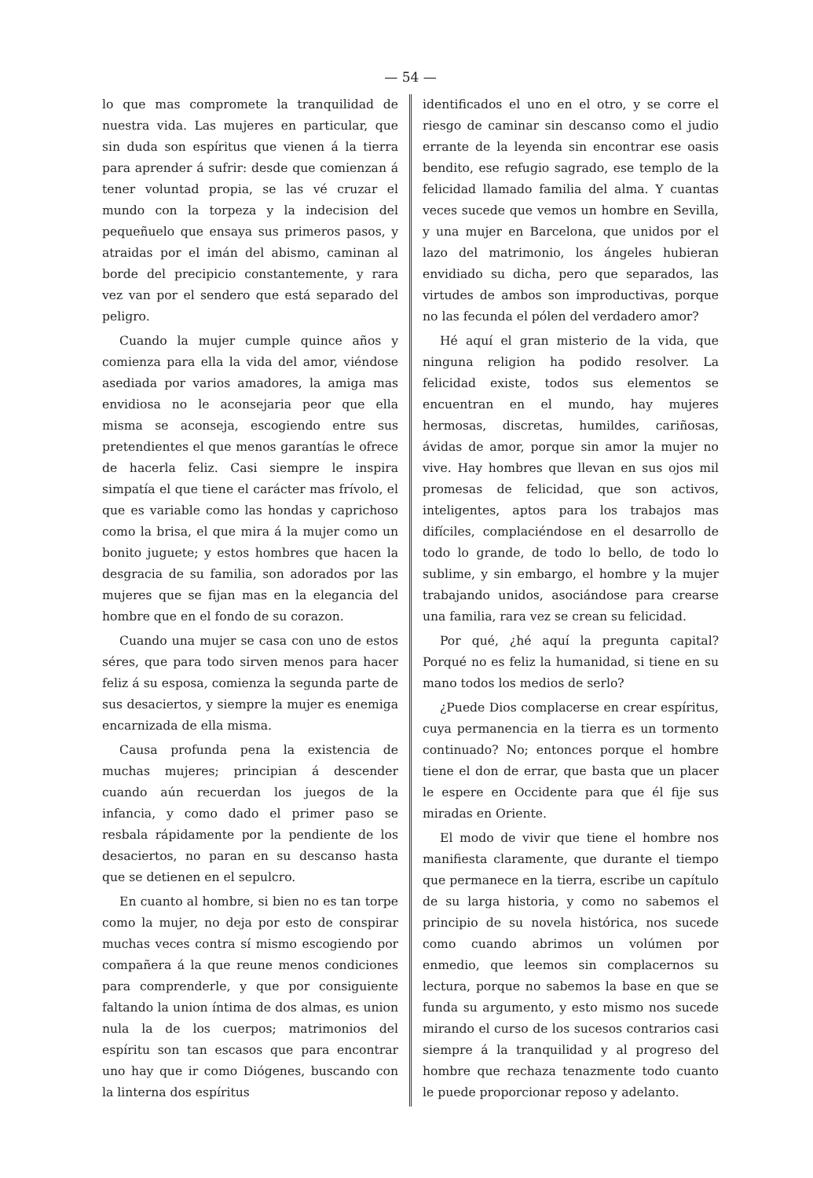— 54 —
lo que mas compromete la tranquilidad de nuestra vida. Las mujeres en particular, que sin duda son espíritus que vienen á la tierra para aprender á sufrir: desde que comienzan á tener voluntad propia, se las vé cruzar el mundo con la torpeza y la indecision del pequeñuelo que ensaya sus primeros pasos, y atraidas por el imán del abismo, caminan al borde del precipicio constantemente, y rara vez van por el sendero que está separado del peligro.
Cuando la mujer cumple quince años y comienza para ella la vida del amor, viéndose asediada por varios amadores, la amiga mas envidiosa no le aconsejaria peor que ella misma se aconseja, escogiendo entre sus pretendientes el que menos garantías le ofrece de hacerla feliz. Casi siempre le inspira simpatía el que tiene el carácter mas frívolo, el que es variable como las hondas y caprichoso como la brisa, el que mira á la mujer como un bonito juguete; y estos hombres que hacen la desgracia de su familia, son adorados por las mujeres que se fijan mas en la elegancia del hombre que en el fondo de su corazon.
Cuando una mujer se casa con uno de estos séres, que para todo sirven menos para hacer feliz á su esposa, comienza la segunda parte de sus desaciertos, y siempre la mujer es enemiga encarnizada de ella misma.
Causa profunda pena la existencia de muchas mujeres; principian á descender cuando aún recuerdan los juegos de la infancia, y como dado el primer paso se resbala rápidamente por la pendiente de los desaciertos, no paran en su descanso hasta que se detienen en el sepulcro.
En cuanto al hombre, si bien no es tan torpe como la mujer, no deja por esto de conspirar muchas veces contra sí mismo escogiendo por compañera á la que reune menos condiciones para comprenderle, y que por consiguiente faltando la union íntima de dos almas, es union nula la de los cuerpos; matrimonios del espíritu son tan escasos que para encontrar uno hay que ir como Diógenes, buscando con la linterna dos espíritus
identificados el uno en el otro, y se corre el riesgo de caminar sin descanso como el judio errante de la leyenda sin encontrar ese oasis bendito, ese refugio sagrado, ese templo de la felicidad llamado familia del alma. Y cuantas veces sucede que vemos un hombre en Sevilla, y una mujer en Barcelona, que unidos por el lazo del matrimonio, los ángeles hubieran envidiado su dicha, pero que separados, las virtudes de ambos son improductivas, porque no las fecunda el pólen del verdadero amor?
Hé aquí el gran misterio de la vida, que ninguna religion ha podido resolver. La felicidad existe, todos sus elementos se encuentran en el mundo, hay mujeres hermosas, discretas, humildes, cariñosas, ávidas de amor, porque sin amor la mujer no vive. Hay hombres que llevan en sus ojos mil promesas de felicidad, que son activos, inteligentes, aptos para los trabajos mas difíciles, complaciéndose en el desarrollo de todo lo grande, de todo lo bello, de todo lo sublime, y sin embargo, el hombre y la mujer trabajando unidos, asociándose para crearse una familia, rara vez se crean su felicidad.
Por qué, ¿hé aquí la pregunta capital? Porqué no es feliz la humanidad, si tiene en su mano todos los medios de serlo?
¿Puede Dios complacerse en crear espíritus, cuya permanencia en la tierra es un tormento continuado? No; entonces porque el hombre tiene el don de errar, que basta que un placer le espere en Occidente para que él fije sus miradas en Oriente.
El modo de vivir que tiene el hombre nos manifiesta claramente, que durante el tiempo que permanece en la tierra, escribe un capítulo de su larga historia, y como no sabemos el principio de su novela histórica, nos sucede como cuando abrimos un volúmen por enmedio, que leemos sin complacernos su lectura, porque no sabemos la base en que se funda su argumento, y esto mismo nos sucede mirando el curso de los sucesos contrarios casi siempre á la tranquilidad y al progreso del hombre que rechaza tenazmente todo cuanto le puede proporcionar reposo y adelanto.